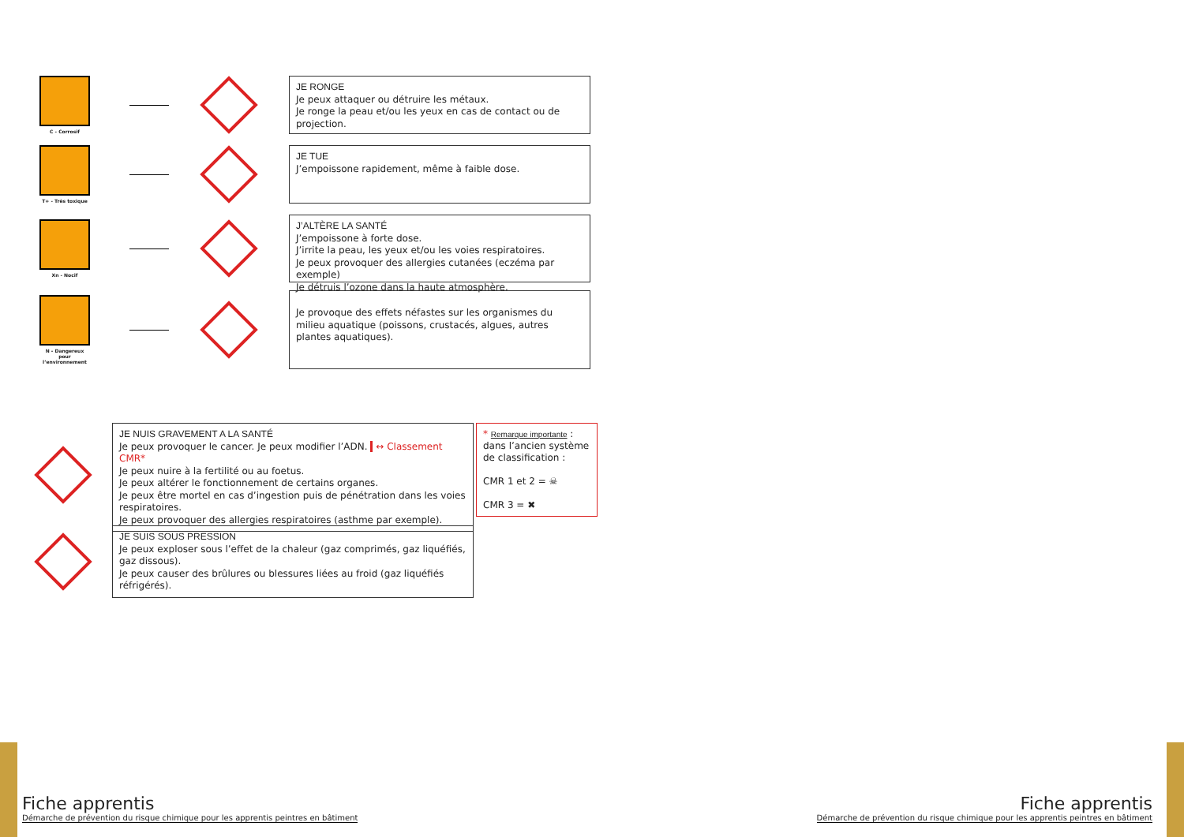C - Corrosif
JE RONGE
Je peux attaquer ou détruire les métaux.
Je ronge la peau et/ou les yeux en cas de contact ou de projection.
T+ - Très toxique
JE TUE
J’empoissone rapidement, même à faible dose.
Xn - Nocif
J’ALTÈRE LA SANTÉ
J’empoissone à forte dose.
J’irrite la peau, les yeux et/ou les voies respiratoires.
Je peux provoquer des allergies cutanées (eczéma par exemple)
Je détruis l’ozone dans la haute atmosphère.
N - Dangereux pour l’environnement
Je provoque des effets néfastes sur les organismes du milieu aquatique (poissons, crustacés, algues, autres plantes aquatiques).
JE NUIS GRAVEMENT A LA SANTÉ
Je peux provoquer le cancer. Je peux modifier l’ADN. ↔ Classement CMR*
Je peux nuire à la fertilité ou au foetus.
Je peux altérer le fonctionnement de certains organes.
Je peux être mortel en cas d’ingestion puis de pénétration dans les voies respiratoires.
Je peux provoquer des allergies respiratoires (asthme par exemple).
* Remarque importante :
dans l’ancien système de classification :
CMR 1 et 2 = ☠
CMR 3 = ✖
JE SUIS SOUS PRESSION
Je peux exploser sous l’effet de la chaleur (gaz comprimés, gaz liquéfiés, gaz dissous).
Je peux causer des brûlures ou blessures liées au froid (gaz liquéfiés réfrigérés).
Fiche apprentis
Démarche de prévention du risque chimique pour les apprentis peintres en bâtiment
Fiche apprentis
Démarche de prévention du risque chimique pour les apprentis peintres en bâtiment